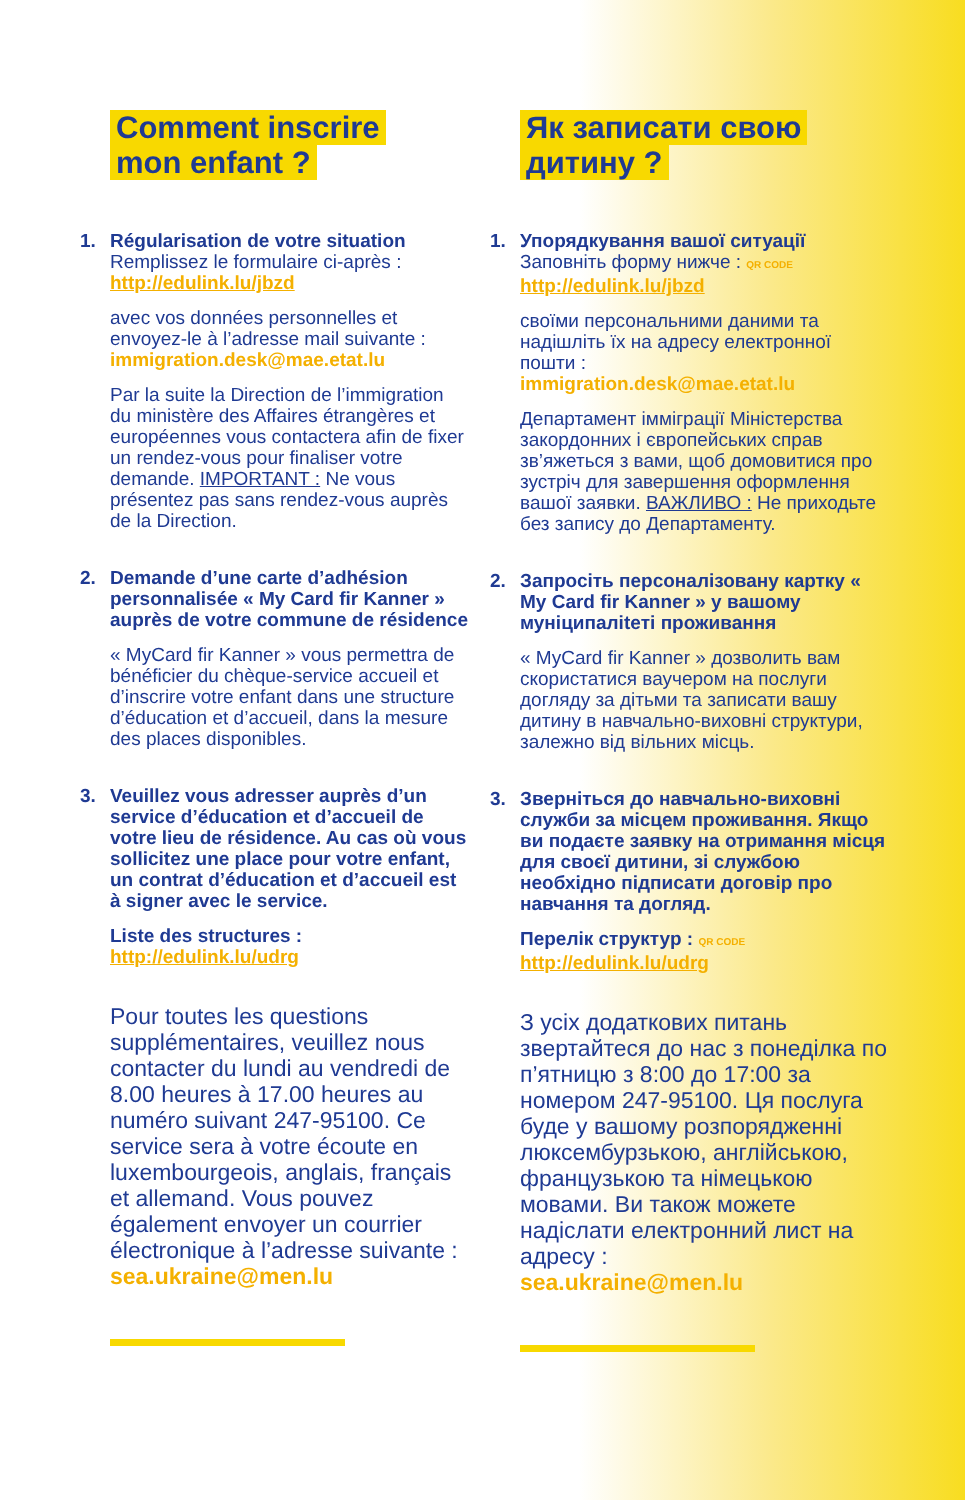Comment inscrire
mon enfant ?
1. Régularisation de votre situation
Remplissez le formulaire ci-après :
http://edulink.lu/jbzd
avec vos données personnelles et envoyez-le à l’adresse mail suivante :
immigration.desk@mae.etat.lu
Par la suite la Direction de l’immigration du ministère des Affaires étrangères et européennes vous contactera afin de fixer un rendez-vous pour finaliser votre demande. IMPORTANT : Ne vous présentez pas sans rendez-vous auprès de la Direction.
2. Demande d’une carte d’adhésion personnalisée « My Card fir Kanner » auprès de votre commune de résidence
« MyCard fir Kanner » vous permettra de bénéficier du chèque-service accueil et d’inscrire votre enfant dans une structure d’éducation et d’accueil, dans la mesure des places disponibles.
3. Veuillez vous adresser auprès d’un service d’éducation et d’accueil de votre lieu de résidence. Au cas où vous sollicitez une place pour votre enfant, un contrat d’éducation et d’accueil est à signer avec le service.
Liste des structures :
http://edulink.lu/udrg
Pour toutes les questions supplémentaires, veuillez nous contacter du lundi au vendredi de 8.00 heures à 17.00 heures au numéro suivant 247-95100. Ce service sera à votre écoute en luxembourgeois, anglais, français et allemand. Vous pouvez également envoyer un courrier électronique à l’adresse suivante :
sea.ukraine@men.lu
Як записати свою
дитину ?
1. Упорядкування вашої ситуації
Заповніть форму нижче : QR CODE
http://edulink.lu/jbzd
своїми персональними даними та надішліть їх на адресу електронної пошти :
immigration.desk@mae.etat.lu
Департамент імміграції Міністерства закордонних і європейських справ зв’яжеться з вами, щоб домовитися про зустріч для завершення оформлення вашої заявки. ВАЖЛИВО : Не приходьте без запису до Департаменту.
2. Запросіть персоналізовану картку « My Card fir Kanner » у вашому муніципаліteті проживання
« MyCard fir Kanner » дозволить вам скористатися ваучером на послуги догляду за дітьми та записати вашу дитину в навчально-виховні структури, залежно від вільних місць.
3. Зверніться до навчально-виховні служби за місцем проживання. Якщо ви подаєте заявку на отримання місця для своєї дитини, зі службою необхідно підписати договір про навчання та догляд.
Перелік структур : QR CODE
http://edulink.lu/udrg
З усіх додаткових питань звертайтеся до нас з понеділка по п’ятницю з 8:00 до 17:00 за номером 247-95100. Ця послуга буде у вашому розпорядженні люксембурзькою, англійською, французькою та німецькою мовами. Ви також можете надіслати електронний лист на адресу :
sea.ukraine@men.lu